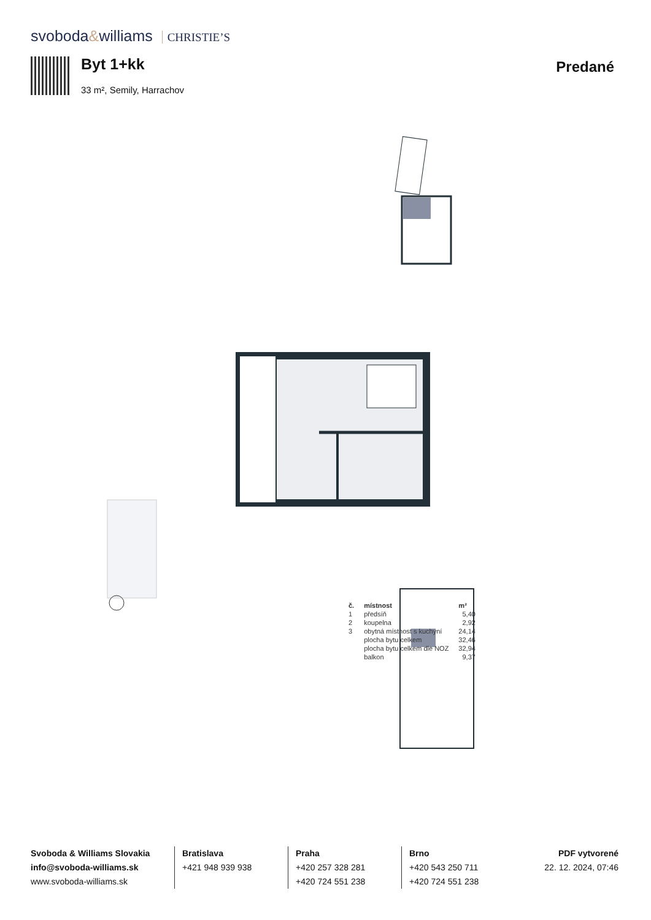svoboda&williams CHRISTIE’S
Byt 1+kk
33 m², Semily, Harrachov
Predané
| č. | místnost | m² |
| --- | --- | --- |
| 1 | předsíň | 5,40 |
| 2 | koupelna | 2,92 |
| 3 | obytná místnost s kuchyní | 24,14 |
| | plocha bytu celkem | 32,46 |
| | plocha bytu celkem dle NOZ | 32,94 |
| | balkon | 9,37 |
Svoboda & Williams Slovakia
info@svoboda-williams.sk
www.svoboda-williams.sk
Bratislava
+421 948 939 938
Praha
+420 257 328 281
+420 724 551 238
Brno
+420 543 250 711
+420 724 551 238
PDF vytvorené
22. 12. 2024, 07:46